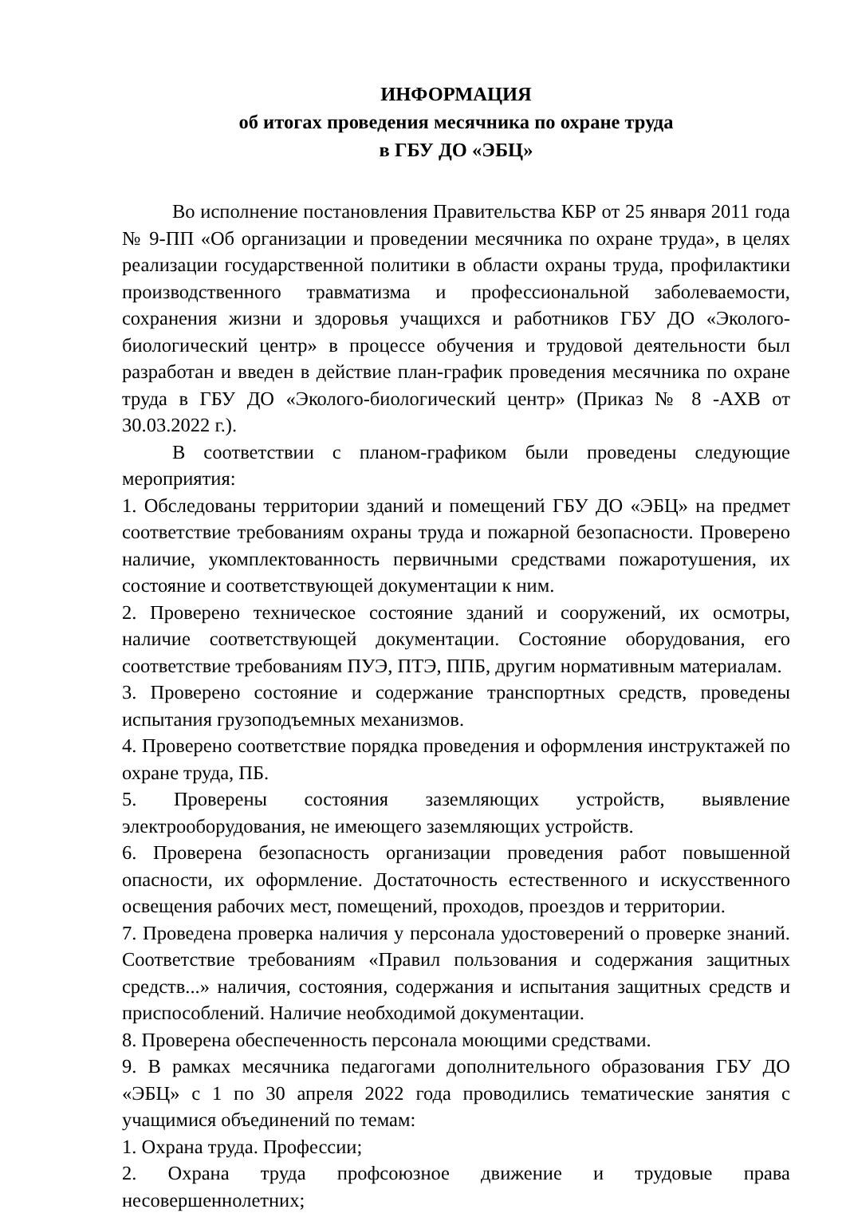ИНФОРМАЦИЯ
об итогах проведения месячника по охране труда
в ГБУ ДО «ЭБЦ»
Во исполнение постановления Правительства КБР от 25 января 2011 года № 9-ПП «Об организации и проведении месячника по охране труда», в целях реализации государственной политики в области охраны труда, профилактики производственного травматизма и профессиональной заболеваемости, сохранения жизни и здоровья учащихся и работников ГБУ ДО «Эколого-биологический центр» в процессе обучения и трудовой деятельности был разработан и введен в действие план-график проведения месячника по охране труда в ГБУ ДО «Эколого-биологический центр» (Приказ № 8 -АХВ от 30.03.2022 г.).
В соответствии с планом-графиком были проведены следующие мероприятия:
1. Обследованы территории зданий и помещений ГБУ ДО «ЭБЦ» на предмет соответствие требованиям охраны труда и пожарной безопасности. Проверено наличие, укомплектованность первичными средствами пожаротушения, их состояние и соответствующей документации к ним.
2. Проверено техническое состояние зданий и сооружений, их осмотры, наличие соответствующей документации. Состояние оборудования, его соответствие требованиям ПУЭ, ПТЭ, ППБ, другим нормативным материалам.
3. Проверено состояние и содержание транспортных средств, проведены испытания грузоподъемных механизмов.
4. Проверено соответствие порядка проведения и оформления инструктажей по охране труда, ПБ.
5. Проверены состояния заземляющих устройств, выявление электрооборудования, не имеющего заземляющих устройств.
6. Проверена безопасность организации проведения работ повышенной опасности, их оформление. Достаточность естественного и искусственного освещения рабочих мест, помещений, проходов, проездов и территории.
7. Проведена проверка наличия у персонала удостоверений о проверке знаний. Соответствие требованиям «Правил пользования и содержания защитных средств...» наличия, состояния, содержания и испытания защитных средств и приспособлений. Наличие необходимой документации.
8. Проверена обеспеченность персонала моющими средствами.
9. В рамках месячника педагогами дополнительного образования ГБУ ДО «ЭБЦ» с 1 по 30 апреля 2022 года проводились тематические занятия с учащимися объединений по темам:
1. Охрана труда. Профессии;
2. Охрана труда профсоюзное движение и трудовые права несовершеннолетних;